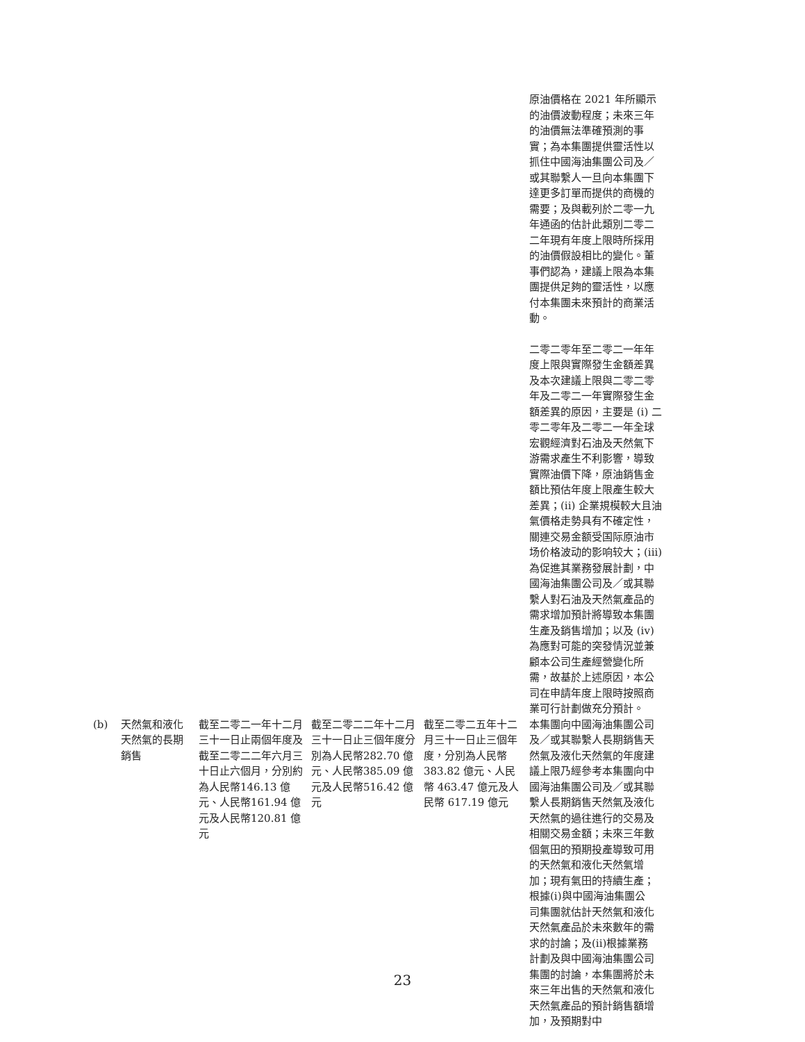| | | | | | 原油價格在 2021 年所顯示的油價波動程度；未來三年的油價無法準確預測的事實；為本集團提供靈活性以抓住中國海油集團公司及／或其聯繫人一旦向本集團下達更多訂單而提供的商機的需要；及與載列於二零一九年通函的估計此類別二零二二年現有年度上限時所採用的油價假設相比的變化。董事們認為，建議上限為本集團提供足夠的靈活性，以應付本集團未來預計的商業活動。 二零二零年至二零二一年年度上限與實際發生金額差異及本次建議上限與二零二零年及二零二一年實際發生金額差異的原因，主要是 (i) 二零二零年及二零二一年全球宏觀經濟對石油及天然氣下游需求產生不利影響，導致實際油價下降，原油銷售金額比預估年度上限產生較大差異；(ii) 企業規模較大且油氣價格走勢具有不確定性，關連交易金额受国际原油市场价格波动的影响较大；(iii) 為促進其業務發展計劃，中國海油集團公司及／或其聯繫人對石油及天然氣產品的需求增加預計將導致本集團生產及銷售增加；以及 (iv) 為應對可能的突發情況並兼顧本公司生產經營變化所需，故基於上述原因，本公司在申請年度上限時按照商業可行計劃做充分預計。 |
| (b) | 天然氣和液化天然氣的長期銷售 | 截至二零二一年十二月三十一日止兩個年度及截至二零二二年六月三十日止六個月，分別約為人民幣146.13 億元、人民幣161.94 億元及人民幣120.81 億元 | 截至二零二二年十二月三十一日止三個年度分別為人民幣282.70 億元、人民幣385.09 億元及人民幣516.42 億元 | 截至二零二五年十二月三十一日止三個年度，分別為人民幣 383.82 億元、人民幣 463.47 億元及人民幣 617.19 億元 | 本集團向中國海油集團公司及／或其聯繫人長期銷售天然氣及液化天然氣的年度建議上限乃經參考本集團向中國海油集團公司及／或其聯繫人長期銷售天然氣及液化天然氣的過往進行的交易及相關交易金額；未來三年數個氣田的預期投產導致可用的天然氣和液化天然氣增加；現有氣田的持續生產；根據(i)與中國海油集團公司集團就估計天然氣和液化天然氣產品於未來數年的需求的討論；及(ii)根據業務計劃及與中國海油集團公司集團的討論，本集團將於未來三年出售的天然氣和液化天然氣產品的預計銷售額增加，及預期對中 |
23